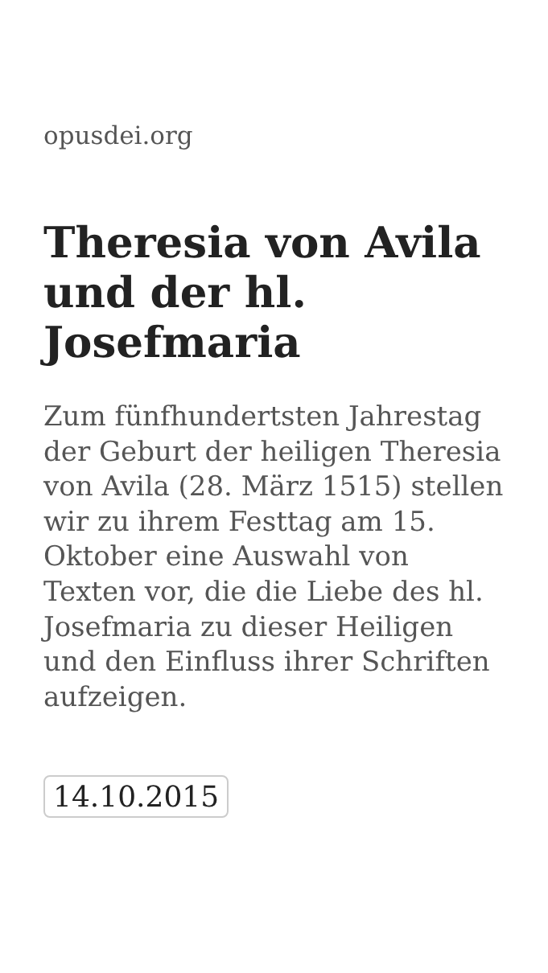opusdei.org
Theresia von Avila und der hl. Josefmaria
Zum fünfhundertsten Jahrestag der Geburt der heiligen Theresia von Avila (28. März 1515) stellen wir zu ihrem Festtag am 15. Oktober eine Auswahl von Texten vor, die die Liebe des hl. Josefmaria zu dieser Heiligen und den Einfluss ihrer Schriften aufzeigen.
14.10.2015